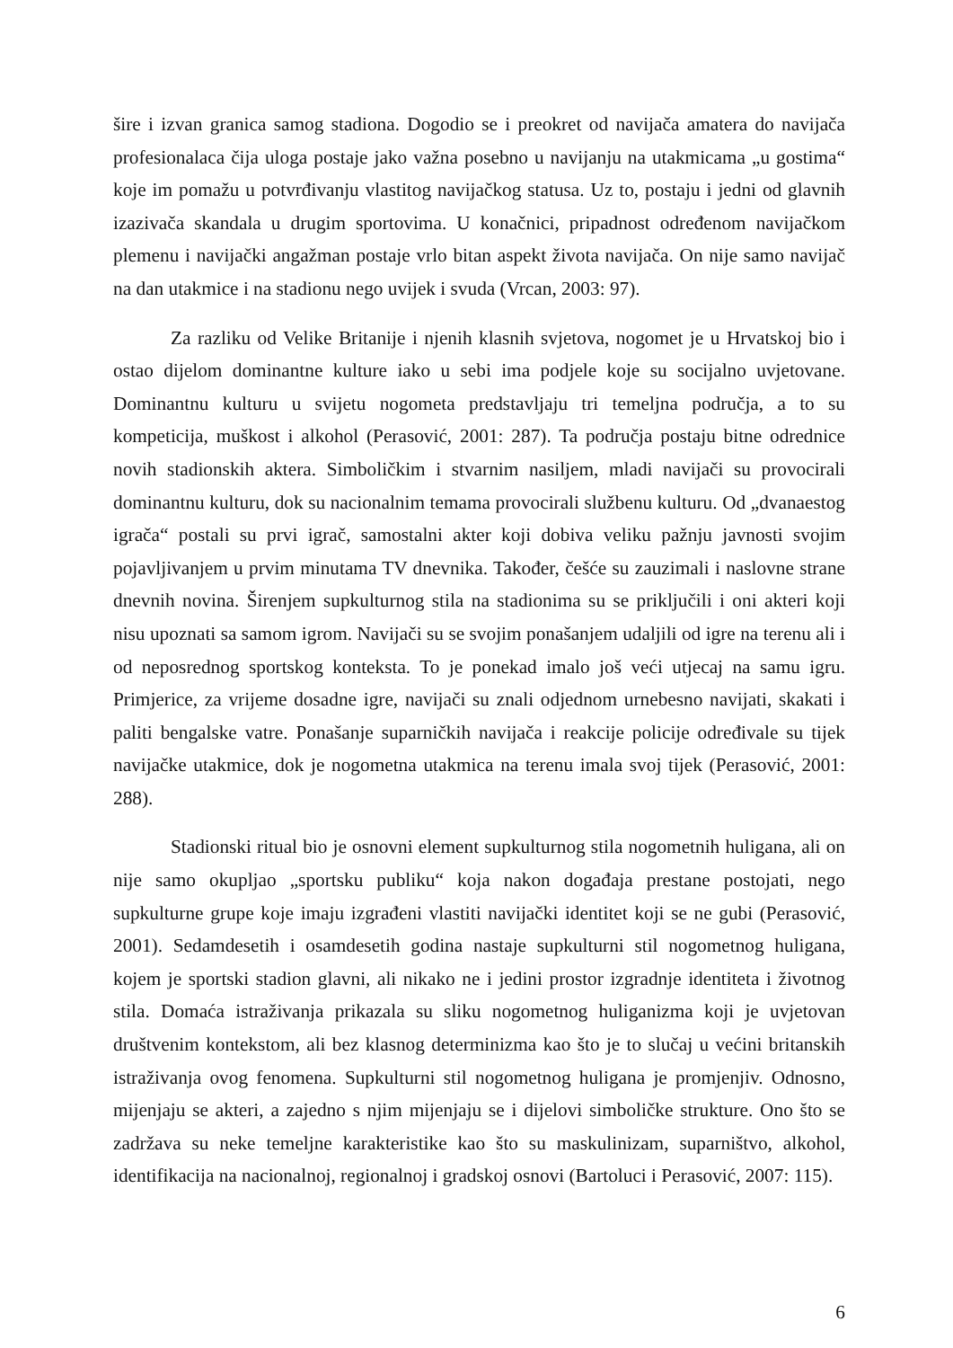šire i izvan granica samog stadiona. Dogodio se i preokret od navijača amatera do navijača profesionalaca čija uloga postaje jako važna posebno u navijanju na utakmicama „u gostima“ koje im pomažu u potvrđivanju vlastitog navijačkog statusa. Uz to, postaju i jedni od glavnih izazivača skandala u drugim sportovima. U konačnici, pripadnost određenom navijačkom plemenu i navijački angažman postaje vrlo bitan aspekt života navijača. On nije samo navijač na dan utakmice i na stadionu nego uvijek i svuda (Vrcan, 2003: 97).
Za razliku od Velike Britanije i njenih klasnih svjetova, nogomet je u Hrvatskoj bio i ostao dijelom dominantne kulture iako u sebi ima podjele koje su socijalno uvjetovane. Dominantnu kulturu u svijetu nogometa predstavljaju tri temeljna područja, a to su kompeticija, muškost i alkohol (Perasović, 2001: 287). Ta područja postaju bitne odrednice novih stadionskih aktera. Simboličkim i stvarnim nasiljem, mladi navijači su provocirali dominantnu kulturu, dok su nacionalnim temama provocirali službenu kulturu. Od „dvanaestog igrača“ postali su prvi igrač, samostalni akter koji dobiva veliku pažnju javnosti svojim pojavljivanjem u prvim minutama TV dnevnika. Također, češće su zauzimali i naslovne strane dnevnih novina. Širenjem supkulturnog stila na stadionima su se priključili i oni akteri koji nisu upoznati sa samom igrom. Navijači su se svojim ponašanjem udaljili od igre na terenu ali i od neposrednog sportskog konteksta. To je ponekad imalo još veći utjecaj na samu igru. Primjerice, za vrijeme dosadne igre, navijači su znali odjednom urnebesno navijati, skakati i paliti bengalske vatre. Ponašanje suparničkih navijača i reakcije policije određivale su tijek navijačke utakmice, dok je nogometna utakmica na terenu imala svoj tijek (Perasović, 2001: 288).
Stadionski ritual bio je osnovni element supkulturnog stila nogometnih huligana, ali on nije samo okupljao „sportsku publiku“ koja nakon događaja prestane postojati, nego supkulturne grupe koje imaju izgrađeni vlastiti navijački identitet koji se ne gubi (Perasović, 2001). Sedamdesetih i osamdesetih godina nastaje supkulturni stil nogometnog huligana, kojem je sportski stadion glavni, ali nikako ne i jedini prostor izgradnje identiteta i životnog stila. Domaća istraživanja prikazala su sliku nogometnog huliganizma koji je uvjetovan društvenim kontekstom, ali bez klasnog determinizma kao što je to slučaj u većini britanskih istraživanja ovog fenomena. Supkulturni stil nogometnog huligana je promjenjiv. Odnosno, mijenjaju se akteri, a zajedno s njim mijenjaju se i dijelovi simboličke strukture. Ono što se zadržava su neke temeljne karakteristike kao što su maskulinizam, suparništvo, alkohol, identifikacija na nacionalnoj, regionalnoj i gradskoj osnovi (Bartoluci i Perasović, 2007: 115).
6